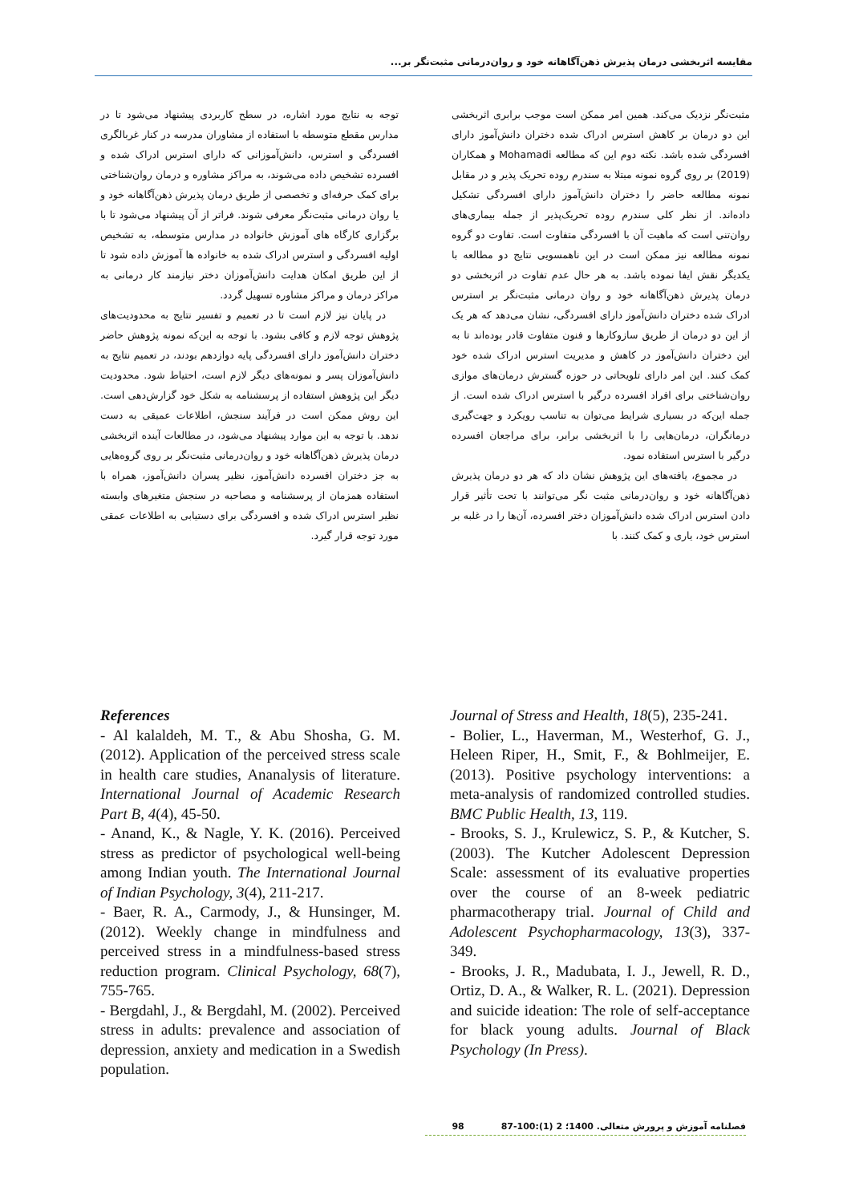مقایسه اثربخشی درمان پذیرش ذهن‌آگاهانه خود و روان‌درمانی مثبت‌نگر بر...
مثبت‌نگر نزدیک می‌کند. همین امر ممکن است موجب برابری اثربخشی این دو درمان بر کاهش استرس ادراک شده دختران دانش‌آموز دارای افسردگی شده باشد. نکته دوم این که مطالعه Mohamadi و همکاران (2019) بر روی گروه نمونه مبتلا به سندرم روده تحریک پذیر و در مقابل نمونه مطالعه حاضر را دختران دانش‌آموز دارای افسردگی تشکیل داده‌اند. از نظر کلی سندرم روده تحریک‌پذیر از جمله بیماری‌های روان‌تنی است که ماهیت آن با افسردگی متفاوت است. تفاوت دو گروه نمونه مطالعه نیز ممکن است در این ناهمسویی نتایج دو مطالعه با یکدیگر نقش ایفا نموده باشد. به هر حال عدم تفاوت در اثربخشی دو درمان پذیرش ذهن‌آگاهانه خود و روان درمانی مثبت‌نگر بر استرس ادراک شده دختران دانش‌آموز دارای افسردگی، نشان می‌دهد که هر یک از این دو درمان از طریق سازوکارها و فنون متفاوت قادر بوده‌اند تا به این دختران دانش‌آموز در کاهش و مدیریت استرس ادراک شده خود کمک کنند. این امر دارای تلویحاتی در حوزه گسترش درمان‌های موازی روان‌شناختی برای افراد افسرده درگیر با استرس ادراک شده است. از جمله این‌که در بسیاری شرایط می‌توان به تناسب رویکرد و جهت‌گیری درمانگران، درمان‌هایی را با اثربخشی برابر، برای مراجعان افسرده درگیر با استرس استفاده نمود.
در مجموع، یافته‌های این پژوهش نشان داد که هر دو درمان پذیرش ذهن‌آگاهانه خود و روان‌درمانی مثبت نگر می‌توانند با تحت تأثیر قرار دادن استرس ادراک شده دانش‌آموزان دختر افسرده، آن‌ها را در غلبه بر استرس خود، یاری و کمک کنند. با
توجه به نتایج مورد اشاره، در سطح کاربردی پیشنهاد می‌شود تا در مدارس مقطع متوسطه با استفاده از مشاوران مدرسه در کنار غربالگری افسردگی و استرس، دانش‌آموزانی که دارای استرس ادراک شده و افسرده تشخیص داده می‌شوند، به مراکز مشاوره و درمان روان‌شناختی برای کمک حرفه‌ای و تخصصی از طریق درمان پذیرش ذهن‌آگاهانه خود و یا روان درمانی مثبت‌نگر معرفی شوند. فراتر از آن پیشنهاد می‌شود تا با برگزاری کارگاه های آموزش خانواده در مدارس متوسطه، به تشخیص اولیه افسردگی و استرس ادراک شده به خانواده ها آموزش داده شود تا از این طریق امکان هدایت دانش‌آموزان دختر نیازمند کار درمانی به مراکز درمان و مراکز مشاوره تسهیل گردد.
در پایان نیز لازم است تا در تعمیم و تفسیر نتایج به محدودیت‌های پژوهش توجه لازم و کافی بشود. با توجه به این‌که نمونه پژوهش حاضر دختران دانش‌آموز دارای افسردگی پایه دوازدهم بودند، در تعمیم نتایج به دانش‌آموزان پسر و نمونه‌های دیگر لازم است، احتیاط شود. محدودیت دیگر این پژوهش استفاده از پرسشنامه به شکل خود گزارش‌دهی است. این روش ممکن است در فرآیند سنجش، اطلاعات عمیقی به دست ندهد. با توجه به این موارد پیشنهاد می‌شود، در مطالعات آینده اثربخشی درمان پذیرش ذهن‌آگاهانه خود و روان‌درمانی مثبت‌نگر بر روی گروه‌هایی به جز دختران افسرده دانش‌آموز، نظیر پسران دانش‌آموز، همراه با استفاده همزمان از پرسشنامه و مصاحبه در سنجش متغیرهای وابسته نظیر استرس ادراک شده و افسردگی برای دستیابی به اطلاعات عمقی مورد توجه قرار گیرد.
References
- Al kalaldeh, M. T., & Abu Shosha, G. M. (2012). Application of the perceived stress scale in health care studies, Ananalysis of literature. International Journal of Academic Research Part B, 4(4), 45-50.
- Anand, K., & Nagle, Y. K. (2016). Perceived stress as predictor of psychological well-being among Indian youth. The International Journal of Indian Psychology, 3(4), 211-217.
- Baer, R. A., Carmody, J., & Hunsinger, M. (2012). Weekly change in mindfulness and perceived stress in a mindfulness-based stress reduction program. Clinical Psychology, 68(7), 755-765.
- Bergdahl, J., & Bergdahl, M. (2002). Perceived stress in adults: prevalence and association of depression, anxiety and medication in a Swedish population.
Journal of Stress and Health, 18(5), 235-241.
- Bolier, L., Haverman, M., Westerhof, G. J., Heleen Riper, H., Smit, F., & Bohlmeijer, E. (2013). Positive psychology interventions: a meta-analysis of randomized controlled studies. BMC Public Health, 13, 119.
- Brooks, S. J., Krulewicz, S. P., & Kutcher, S. (2003). The Kutcher Adolescent Depression Scale: assessment of its evaluative properties over the course of an 8-week pediatric pharmacotherapy trial. Journal of Child and Adolescent Psychopharmacology, 13(3), 337- 349.
- Brooks, J. R., Madubata, I. J., Jewell, R. D., Ortiz, D. A., & Walker, R. L. (2021). Depression and suicide ideation: The role of self-acceptance for black young adults. Journal of Black Psychology (In Press).
فصلنامه آموزش و پرورش متعالی. 1400؛ 2 (1):100-87 98